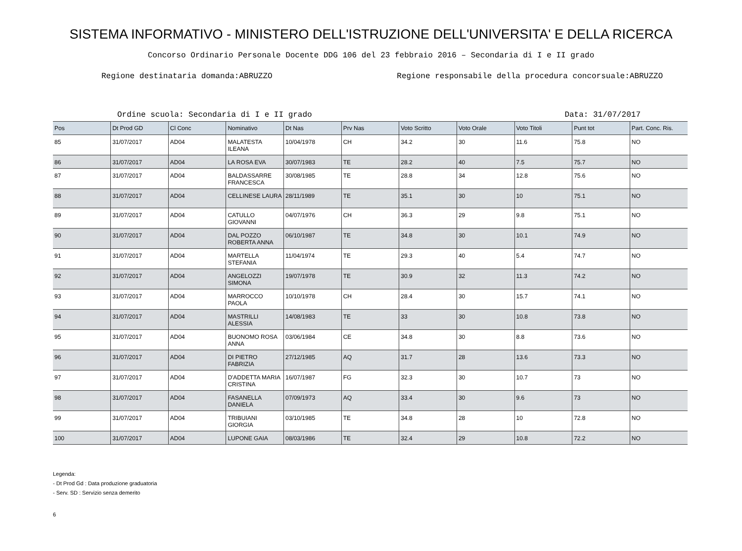SISTEMA INFORMATIVO - MINISTERO DELL'ISTRUZIONE DELL'UNIVERSITA' E DELLA RICERCA
Concorso Ordinario Personale Docente DDG 106 del 23 febbraio 2016 – Secondaria di I e II grado
Regione destinataria domanda:ABRUZZO Regione responsabile della procedura concorsuale:ABRUZZO
Ordine scuola: Secondaria di I e II grado Data: 31/07/2017
| Pos | Dt Prod GD | Cl Conc | Nominativo | Dt Nas | Prv Nas | Voto Scritto | Voto Orale | Voto Titoli | Punt tot | Part. Conc. Ris. |
| --- | --- | --- | --- | --- | --- | --- | --- | --- | --- | --- |
| 85 | 31/07/2017 | AD04 | MALATESTA ILEANA | 10/04/1978 | CH | 34.2 | 30 | 11.6 | 75.8 | NO |
| 86 | 31/07/2017 | AD04 | LA ROSA EVA | 30/07/1983 | TE | 28.2 | 40 | 7.5 | 75.7 | NO |
| 87 | 31/07/2017 | AD04 | BALDASSARRE FRANCESCA | 30/08/1985 | TE | 28.8 | 34 | 12.8 | 75.6 | NO |
| 88 | 31/07/2017 | AD04 | CELLINESE LAURA | 28/11/1989 | TE | 35.1 | 30 | 10 | 75.1 | NO |
| 89 | 31/07/2017 | AD04 | CATULLO GIOVANNI | 04/07/1976 | CH | 36.3 | 29 | 9.8 | 75.1 | NO |
| 90 | 31/07/2017 | AD04 | DAL POZZO ROBERTA ANNA | 06/10/1987 | TE | 34.8 | 30 | 10.1 | 74.9 | NO |
| 91 | 31/07/2017 | AD04 | MARTELLA STEFANIA | 11/04/1974 | TE | 29.3 | 40 | 5.4 | 74.7 | NO |
| 92 | 31/07/2017 | AD04 | ANGELOZZI SIMONA | 19/07/1978 | TE | 30.9 | 32 | 11.3 | 74.2 | NO |
| 93 | 31/07/2017 | AD04 | MARROCCO PAOLA | 10/10/1978 | CH | 28.4 | 30 | 15.7 | 74.1 | NO |
| 94 | 31/07/2017 | AD04 | MASTRILLI ALESSIA | 14/08/1983 | TE | 33 | 30 | 10.8 | 73.8 | NO |
| 95 | 31/07/2017 | AD04 | BUONOMO ROSA ANNA | 03/06/1984 | CE | 34.8 | 30 | 8.8 | 73.6 | NO |
| 96 | 31/07/2017 | AD04 | DI PIETRO FABRIZIA | 27/12/1985 | AQ | 31.7 | 28 | 13.6 | 73.3 | NO |
| 97 | 31/07/2017 | AD04 | D'ADDETTA MARIA CRISTINA | 16/07/1987 | FG | 32.3 | 30 | 10.7 | 73 | NO |
| 98 | 31/07/2017 | AD04 | FASANELLA DANIELA | 07/09/1973 | AQ | 33.4 | 30 | 9.6 | 73 | NO |
| 99 | 31/07/2017 | AD04 | TRIBUIANI GIORGIA | 03/10/1985 | TE | 34.8 | 28 | 10 | 72.8 | NO |
| 100 | 31/07/2017 | AD04 | LUPONE GAIA | 08/03/1986 | TE | 32.4 | 29 | 10.8 | 72.2 | NO |
Legenda:
- Dt Prod Gd : Data produzione graduatoria
- Serv. SD : Servizio senza demerito
6